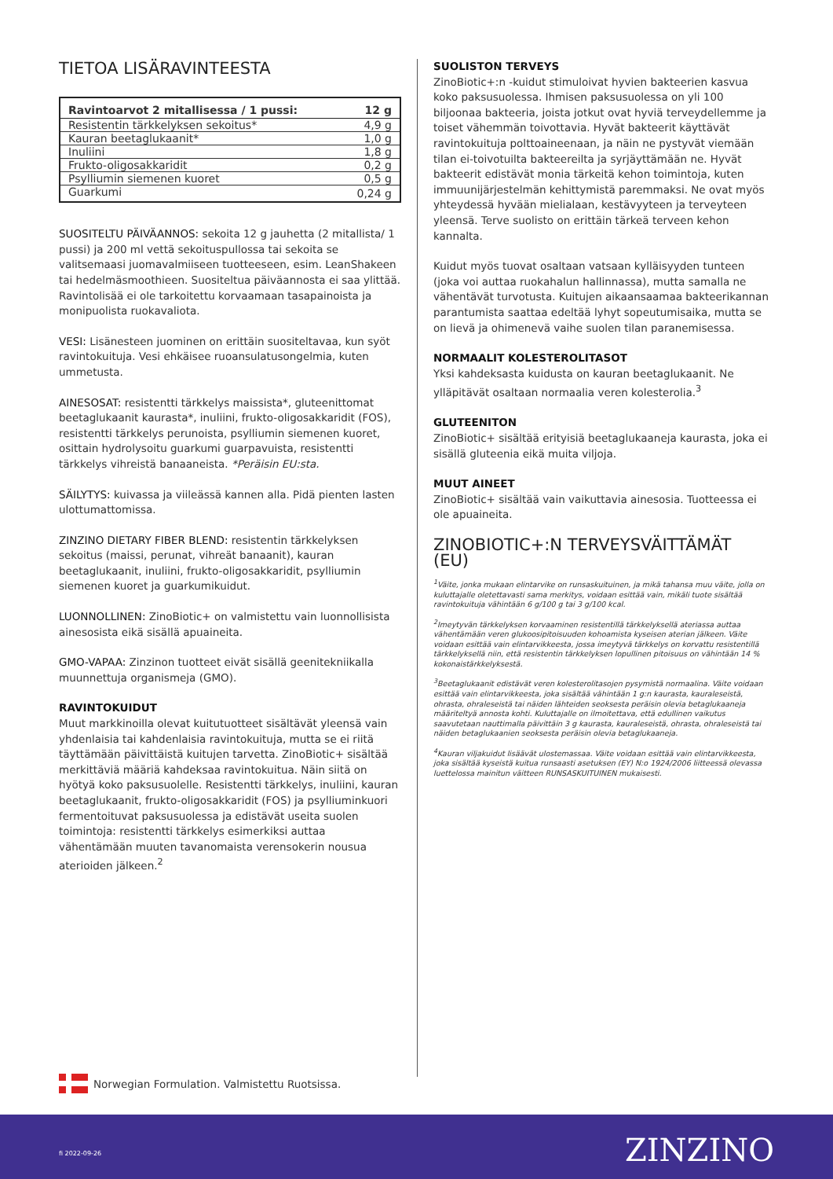TIETOA LISÄRAVINTEESTA
| Ravintoarvot 2 mitallisessa / 1 pussi: | 12 g |
| --- | --- |
| Resistentin tärkkelyksen sekoitus* | 4,9 g |
| Kauran beetaglukaanit* | 1,0 g |
| Inuliini | 1,8 g |
| Frukto-oligosakkaridit | 0,2 g |
| Psylliumin siemenen kuoret | 0,5 g |
| Guarkumi | 0,24 g |
SUOSITELTU PÄIVÄANNOS: sekoita 12 g jauhetta (2 mitallista/ 1 pussi) ja 200 ml vettä sekoituspullossa tai sekoita se valitsemaasi juomavalmiiseen tuotteeseen, esim. LeanShakeen tai hedelmäsmoothieen. Suositeltua päiväannosta ei saa ylittää. Ravintolisää ei ole tarkoitettu korvaamaan tasapainoista ja monipuolista ruokavaliota.
VESI: Lisänesteen juominen on erittäin suositeltavaa, kun syöt ravintokuituja. Vesi ehkäisee ruoansulatusongelmia, kuten ummetusta.
AINESOSAT: resistentti tärkkelys maissista*, gluteenittomat beetaglukaanit kaurasta*, inuliini, frukto-oligosakkaridit (FOS), resistentti tärkkelys perunoista, psylliumin siemenen kuoret, osittain hydrolysoitu guarkumi guarpavuista, resistentti tärkkelys vihreistä banaaneista. *Peräisin EU:sta.
SÄILYTYS: kuivassa ja viileässä kannen alla. Pidä pienten lasten ulottumattomissa.
ZINZINO DIETARY FIBER BLEND: resistentin tärkkelyksen sekoitus (maissi, perunat, vihreät banaanit), kauran beetaglukaanit, inuliini, frukto-oligosakkaridit, psylliumin siemenen kuoret ja guarkumikuidut.
LUONNOLLINEN: ZinoBiotic+ on valmistettu vain luonnollisista ainesosista eikä sisällä apuaineita.
GMO-VAPAA: Zinzinon tuotteet eivät sisällä geenitekniikalla muunnettuja organismeja (GMO).
RAVINTOKUIDUT
Muut markkinoilla olevat kuitutuotteet sisältävät yleensä vain yhdenlaisia tai kahdenlaisia ravintokuituja, mutta se ei riitä täyttämään päivittäistä kuitujen tarvetta. ZinoBiotic+ sisältää merkittäviä määriä kahdeksaa ravintokuitua. Näin siitä on hyötyä koko paksusuolelle. Resistentti tärkkelys, inuliini, kauran beetaglukaanit, frukto-oligosakkaridit (FOS) ja psylliuminkuori fermentoituvat paksusuolessa ja edistävät useita suolen toimintoja: resistentti tärkkelys esimerkiksi auttaa vähentämään muuten tavanomaista verensokerin nousua aterioiden jälkeen.<sup>2</sup>
SUOLISTON TERVEYS
ZinoBiotic+:n -kuidut stimuloivat hyvien bakteerien kasvua koko paksusuolessa. Ihmisen paksusuolessa on yli 100 biljoonaa bakteeria, joista jotkut ovat hyviä terveydellemme ja toiset vähemmän toivottavia. Hyvät bakteerit käyttävät ravintokuituja polttoaineenaan, ja näin ne pystyvät viemään tilan ei-toivotuilta bakteereilta ja syrjäyttämään ne. Hyvät bakteerit edistävät monia tärkeitä kehon toimintoja, kuten immuunijärjestelmän kehittymistä paremmaksi. Ne ovat myös yhteydessä hyvään mielialaan, kestävyyteen ja terveyteen yleensä. Terve suolisto on erittäin tärkeä terveen kehon kannalta.
Kuidut myös tuovat osaltaan vatsaan kylläisyyden tunteen (joka voi auttaa ruokahalun hallinnassa), mutta samalla ne vähentävät turvotusta. Kuitujen aikaansaamaa bakteerikannan parantumista saattaa edeltää lyhyt sopeutumisaika, mutta se on lievä ja ohimenevä vaihe suolen tilan paranemisessa.
NORMAALIT KOLESTEROLITASOT
Yksi kahdeksasta kuidusta on kauran beetaglukaanit. Ne ylläpitävät osaltaan normaalia veren kolesterolia.<sup>3</sup>
GLUTEENITON
ZinoBiotic+ sisältää erityisiä beetaglukaaneja kaurasta, joka ei sisällä gluteenia eikä muita viljoja.
MUUT AINEET
ZinoBiotic+ sisältää vain vaikuttavia ainesosia. Tuotteessa ei ole apuaineita.
ZINOBIOTIC+:N TERVEYSVÄITTÄMÄT (EU)
<sup>1</sup> Väite, jonka mukaan elintarvike on runsaskuituinen, ja mikä tahansa muu väite, jolla on kuluttajalle oletettavasti sama merkitys, voidaan esittää vain, mikäli tuote sisältää ravintokuituja vähintään 6 g/100 g tai 3 g/100 kcal.
<sup>2</sup> Imeytyvän tärkkelyksen korvaaminen resistentillä tärkkelyksellä ateriassa auttaa vähentämään veren glukoosipitoisuuden kohoamista kyseisen aterian jälkeen. Väite voidaan esittää vain elintarvikkeesta, jossa imeytyvä tärkkelys on korvattu resistentillä tärkkelyksellä niin, että resistentin tärkkelyksen lopullinen pitoisuus on vähintään 14 % kokonaistärkkelyksestä.
<sup>3</sup> Beetaglukaanit edistävät veren kolesterolitasojen pysymistä normaalina. Väite voidaan esittää vain elintarvikkeesta, joka sisältää vähintään 1 g:n kaurasta, kauraleseistä, ohrasta, ohraleseistä tai näiden lähteiden seoksesta peräisin olevia betaglukaaneja määriteltyä annosta kohti. Kuluttajalle on ilmoitettava, että edullinen vaikutus saavutetaan nauttimalla päivittäin 3 g kaurasta, kauraleseistä, ohrasta, ohraleseistä tai näiden betaglukaanien seoksesta peräisin olevia betaglukaaneja.
<sup>4</sup> Kauran viljakuidut lisäävät ulostemassaa. Väite voidaan esittää vain elintarvikkeesta, joka sisältää kyseistä kuitua runsaasti asetuksen (EY) N:o 1924/2006 liitteessä olevassa luettelossa mainitun väitteen RUNSASKUITUINEN mukaisesti.
Norwegian Formulation. Valmistettu Ruotsissa.
fi 2022-09-26 ZINZINO